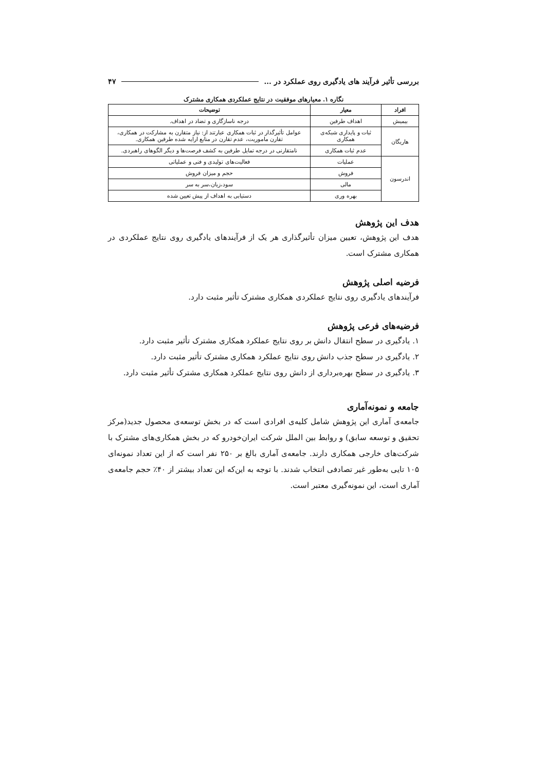بررسی تأثیر فرآیند های یادگیری روی عملکرد در ... ۴۷
نگاره ۱. معیارهای موفقیت در نتایج عملکردی همکاری مشترک
| افراد | معیار | توضیحات |
| --- | --- | --- |
| بیمیش | اهداف طرفین | درجه ناسازگاری و تضاد در اهداف. |
| هاریگان | ثبات و پایداری شبکه‌ی همکاری | عوامل تأثیرگذار در ثبات همکاری عبارتند از: نیاز متقارن به مشارکت در همکاری، تقارن ماموریت، عدم تقارن در منابع ارایه شده طرفین همکاری. |
| | عدم ثبات همکاری | نامتقارنی در درجه تمایل طرفین به کشف فرصت‌ها و دیگر الگوهای راهبردی. |
| اندرسون | عملیات | فعالیت‌های تولیدی و فنی و عملیاتی |
| | فروش | حجم و میزان فروش |
| | مالی | سود،زیان،سر به سر |
| | بهره وری | دستیابی به اهداف از پیش تعیین شده |
هدف این پژوهش
هدف این پژوهش، تعیین میزان تأثیرگذاری هر یک از فرآیندهای یادگیری روی نتایج عملکردی در همکاری مشترک است.
فرضیه اصلی پژوهش
فرآیندهای یادگیری روی نتایج عملکردی همکاری مشترک تأثیر مثبت دارد.
فرضیه‌های فرعی پژوهش
۱. یادگیری در سطح انتقال دانش بر روی نتایج عملکرد همکاری مشترک تأثیر مثبت دارد.
۲. یادگیری در سطح جذب دانش روی نتایج عملکرد همکاری مشترک تأثیر مثبت دارد.
۳. یادگیری در سطح بهره‌برداری از دانش روی نتایج عملکرد همکاری مشترک تأثیر مثبت دارد.
جامعه و نمونه‌آماری
جامعه‌ی آماری این پژوهش شامل کلیه‌ی افرادی است که در بخش توسعه‌ی محصول جدید(مرکز تحقیق و توسعه سابق) و روابط بین الملل شرکت ایران‌خودرو که در بخش همکاری‌های مشترک با شرکت‌های خارجی همکاری دارند. جامعه‌ی آماری بالغ بر ۲۵۰ نفر است که از این تعداد نمونه‌ای ۱۰۵ تایی به‌طور غیر تصادفی انتخاب شدند. با توجه به این‌که این تعداد بیشتر از ۴۰٪ حجم جامعه‌ی آماری است، این نمونه‌گیری معتبر است.